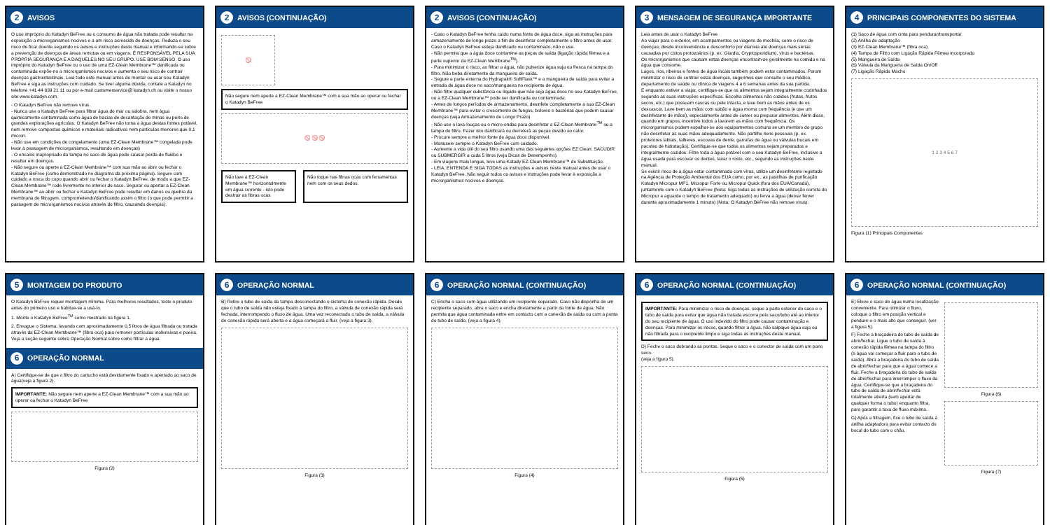2 AVISOS
O uso impróprio do Katadyn BeFree ou o consumo de água não tratada pode resultar na exposição a microrganismos nocivos e a um risco acrescido de doenças. Reduza o seu risco de ficar doente seguindo os avisos e instruções deste manual e informando-se sobre a prevenção de doenças de áreas remotas ou em viagens. É RESPONSÁVEL PELA SUA PRÓPRIA SEGURANÇA E A DAQUELES NO SEU GRUPO. USE BOM SENSO. O uso impróprio do Katadyn BeFree ou o uso de uma EZ-Clean Membrane™ danificada ou contaminada expõe-no a microrganismos nocivos e aumenta o seu risco de contrair doenças gastrointestinais. Leia todo este manual antes de montar ou usar seu Katadyn BeFree e siga as instruções com cuidado. Se tiver alguma dúvida, contate a Katadyn no telefone +41 44 839 21 11 ou por e-mail customerservice@ katadyn.ch ou visite o nosso site www.katadyn.com.
- O Katadyn BeFree não remove vírus.
- Nunca use o Katadyn BeFree para filtrar água do mar ou salobra, nem água quimicamente contaminada como água de bacias de decantação de minas ou perto de grandes explorações agrícolas. O Katadyn BeFree não torna a água destas fontes potável, nem remove compostos químicos e materiais radioativos nem partículas menores que 0,1 micron.
- Não use em condições de congelamento (uma EZ-Clean Membrane™ congelada pode levar à passagem de microrganismos, resultando em doenças)
- O encaixe inapropriado da tampa no saco de água pode causar perda de fluidos e resultar em doenças.
- Não segure ou aperte a EZ-Clean Membrane™ com sua mão ao abrir ou fechar o Katadyn BeFree (como demonstrado no diagrama da próxima página). Segure com cuidado a rosca do copo quando abrir ou fechar o Katadyn BeFree, de modo a que EZ-Clean Membrane™ rode livremente no interior do saco. Segurar ou apertar a EZ-Clean Membrane™ ao abrir ou fechar o Katadyn BeFree pode resultar em danos ou quebra da membrana de filtragem, comprometendo/danificando assim o filtro (o que pode permitir a passagem de microrganismos nocivos através do filtro, causando doenças).
2 AVISOS (CONTINUAÇÃO)
🚫
Não segure nem aperte a EZ-Clean Membrane™ com a sua mão ao operar ou fechar o Katadyn BeFree
🚫 🚫 🚫
Não lave a EZ-Clean Membrane™ horizontalmente em água corrente - isto pode destruir as fibras ocas
Não toque nas fibras ocas com ferramentas nem com os seus dedos.
2 AVISOS (CONTINUAÇÃO)
- Caso o Katadyn BeFree tenha caído numa fonte de água doce, siga as instruções para armazenamento de longo prazo a fim de desinfetar completamente o filtro antes de usar. Caso o Katadyn BeFree esteja danificado ou contaminado, não o use.
- Não permita que a água doce contamine as peças de saída (ligação rápida fêmea e a parte superior da EZ-Clean Membrane<sup>TM</sup>).
- Para minimizar o risco, ao filtrar a água, não pulverize água suja ou fresca na tampa do filtro. Não beba diretamente da mangueira de saída.
- Segure a parte externa do Hydrapak® SoftFlask™ e a mangueira de saída para evitar a entrada de água doce no saco/mangueira no recipiente de água.
- Não filtre qualquer substância ou líquido que não seja água doce no seu Katadyn BeFree, ou a EZ-Clean Membrane™ pode ser danificada ou contaminada.
- Antes de longos períodos de armazenamento, desinfete completamente a sua EZ-Clean Membrane™ para evitar o crescimento de fungos, bolores e bactérias que podem causar doenças (veja Armazenamento de Longo Prazo)
- Não use o lava-louças ou o micro-ondas para desinfetar a EZ-Clean Membrane<sup>TM</sup> ou a tampa do filtro. Fazer isto danificará ou derreterá as peças devido ao calor.
- Procure sempre a melhor fonte de água doce disponível.
- Manuseie sempre o Katadyn BeFree com cuidado.
- Aumente a vida útil do seu filtro usando uma das seguintes opções EZ Clean: SACUDIR ou SUBMERGIR a cada 5 litros (veja Dicas de Desempenho).
- Em viagens mais longas, leve uma Katady EZ-Clean Membrane™ de Substituição.
- LEIA, ENTENDA E SIGA TODAS as instruções e avisos neste manual antes de usar o Katadyn BeFree. Não seguir todos os avisos e instruções pode levar à exposição a microrganismos nocivos e doenças.
3 MENSAGEM DE SEGURANÇA IMPORTANTE
Leia antes de usar o Katadyn BeFree
Ao viajar para o exterior, em acampamentos ou viagens de mochila, corre o risco de doenças, desde inconveniência e desconforto por diarreia até doenças mais sérias causadas por cistos protozoários (p. ex. Giardia, Cryptosporidium), vírus e bactérias.
Os microrganismos que causam estas doenças encontram-se geralmente na comida e na água que consome.
Lagos, rios, ribeiros e fontes de água locais também podem estar contaminados. Param minimizar o risco de contrair estas doenças, sugerimos que consulte o seu médico, departamento de saúde ou clínica de viagens 4 a 6 semanas antes da sua partida.
E enquanto estiver a viajar, certifique-se que os alimentos sejam integralmente cozinhados segundo as suas instruções específicas. Escolha alimentos não cozidos (frutas, frutos secos, etc.) que possuam cascas ou pele intacta, e lave bem as mãos antes de os descascar. Lave bem as mãos com sabão e água morna com frequência (e use um desinfetante de mãos), especialmente antes de comer ou preparar alimentos. Além disso, quando em grupos, incentive todos a lavarem as mãos com frequência. Os microrganismos podem espalhar-se aos equipamentos comuns se um membro do grupo não desinfetar as suas mãos adequadamente. Não partilhe itens pessoais (p. ex. protetores labiais, talheres, escovas de dente, garrafas de água ou válvulas bucais em pacotes de hidratação). Certifique-se que todos os alimentos sejam preparados e integralmente cozidos. Filtre toda a água potável com o seu Katadyn BeFree, inclusive a água usada para escovar os dentes, lavar o rosto, etc., segundo as instruções neste manual.
Se existir risco de a água estar contaminada com vírus, utilize um desinfetante registado na Agência de Proteção Ambiental dos EUA como, por ex., as pastilhas de purificação Katadyn Micropur MP1, Micropur Forte ou Micropur Quick (fora dos EUA/Canadá), juntamente com o Katadyn BeFree (Nota: Siga todas as instruções de utilização correta do Micropur e aguarde o tempo de tratamento adequado) ou ferva a água (deixar ferver durante aproximadamente 1 minuto) (Nota: O Katadyn BeFree não remove vírus).
4 PRINCIPAIS COMPONENTES DO SISTEMA
(1) Saco de água com cinta para pendurar/transportar
(2) Anilha de adaptação
(3) EZ-Clean Membrane™ (fibra oca)
(4) Tampa de Filtro com Ligação Rápida Fêmea incorporada
(5) Mangueira de Saída
(6) Válvula da Mangueira de Saída On/Off
(7) Ligação Rápida Macho
1 2 3 4 5 6 7
Figura (1) Principais Componentes
5 MONTAGEM DO PRODUTO
O Katadyn BeFree requer montagem mínima. Para melhores resultados, teste o produto antes do primeiro uso e habitue-se a usá-lo.
1. Monte o Katadyn BeFree<sup>TM</sup> como mostrado na figura 1.
2. Enxague o Sistema, lavando com aproximadamente 0,5 litros de água filtrada ou tratada através da EZ-Clean Membrane™ (fibra oca) para remover partículas inofensivas e poeira. Veja a seção seguinte sobre Operação Normal sobre como filtrar a água.
6 OPERAÇÃO NORMAL
A) Certifique-se de que o filtro do cartucho está devidamente fixado e apertado ao saco de água(veja a figura 2).
IMPORTANTE: Não segure nem aperte a EZ-Clean Membrane™ com a sua mão ao operar ou fechar o Katadyn BeFree
Figura (2)
6 OPERAÇÃO NORMAL
B) Retire o tubo de saída da tampa desconectando o sistema de conexão rápida. Desde que o tubo de saída não esteja fixado à tampa do filtro, a válvula de conexão rápida será fechada, interrompendo o fluxo de água. Uma vez reconectado o tubo de saída, a válvula de conexão rápida será aberta e a água começará a fluir. (veja a figura 3).
Figura (3)
6 OPERAÇÃO NORMAL (CONTINUAÇÃO)
C) Encha o saco com água utilizando um recipiente separado. Caso não disponha de um recipiente separado, abra o saco e encha diretamente a partir da fonte de água. Não permita que água contaminada entre em contacto com a conexão de saída ou com a ponta do tubo de saída. (veja a figura 4).
Figura (4)
6 OPERAÇÃO NORMAL (CONTINUAÇÃO)
IMPORTANTE: Para minimizar o risco de doenças, seque a parte exterior do saco e o tubo de saída para evitar que água não tratada escorra pelo saco/tubo até ao interior do seu recipiente de água. O uso indevido do filtro pode causar contaminação e doenças. Para minimizar os riscos, quando filtrar a água, não salpique água suja ou não filtrada para o recipiente limpo e siga todas as instruções deste manual.
D) Feche o saco dobrando as pontas. Seque o saco e o conector de saída com um pano seco.
(veja a figura 5).
Figura (5)
6 OPERAÇÃO NORMAL (CONTINUAÇÃO)
E) Eleve o saco de água numa localização conveniente. Para otimizar o fluxo, coloque o filtro em posição vertical e pendure-o o mais alto que conseguir. (ver a figura 5).
F) Feche a braçadeira do tubo de saída de abrir/fechar. Ligue o tubo de saída à conexão rápida fêmea na tampa do filtro (a água vai começar a fluir para o tubo de saída). Abra a braçadeira do tubo de saída de abrir/fechar para que a água comece a fluir. Feche a braçadeira do tubo de saída de abrir/fechar para interromper o fluxo da água. Certifique-se que a braçadeira do tubo de saída de abrir/fechar está totalmente aberta (sem apertar de qualquer forma o tubo) enquanto filtra, para garantir a taxa de fluxo máxima.
G) Após a filtragem, fixe o tubo de saída à anilha adaptadora para evitar contacto do bocal do tubo com o chão.
Figura (6)
Figura (7)